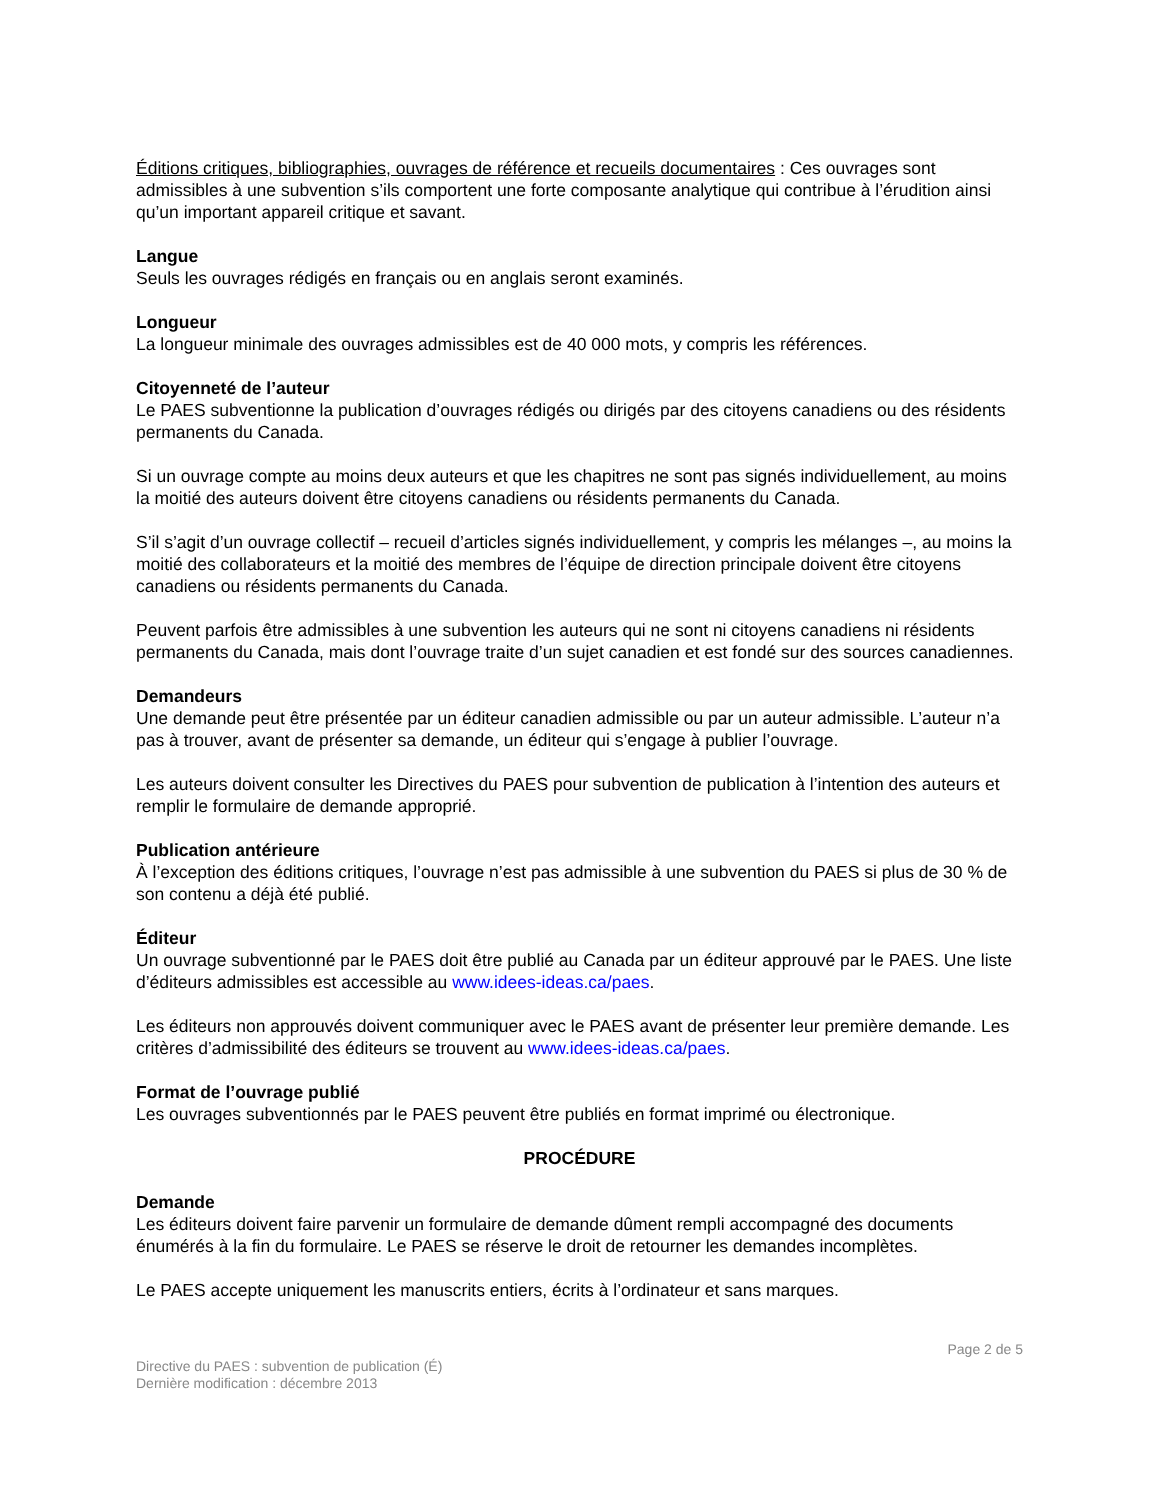Éditions critiques, bibliographies, ouvrages de référence et recueils documentaires : Ces ouvrages sont admissibles à une subvention s’ils comportent une forte composante analytique qui contribue à l’érudition ainsi qu’un important appareil critique et savant.
Langue
Seuls les ouvrages rédigés en français ou en anglais seront examinés.
Longueur
La longueur minimale des ouvrages admissibles est de 40 000 mots, y compris les références.
Citoyenneté de l’auteur
Le PAES subventionne la publication d’ouvrages rédigés ou dirigés par des citoyens canadiens ou des résidents permanents du Canada.
Si un ouvrage compte au moins deux auteurs et que les chapitres ne sont pas signés individuellement, au moins la moitié des auteurs doivent être citoyens canadiens ou résidents permanents du Canada.
S’il s’agit d’un ouvrage collectif – recueil d’articles signés individuellement, y compris les mélanges –, au moins la moitié des collaborateurs et la moitié des membres de l’équipe de direction principale doivent être citoyens canadiens ou résidents permanents du Canada.
Peuvent parfois être admissibles à une subvention les auteurs qui ne sont ni citoyens canadiens ni résidents permanents du Canada, mais dont l’ouvrage traite d’un sujet canadien et est fondé sur des sources canadiennes.
Demandeurs
Une demande peut être présentée par un éditeur canadien admissible ou par un auteur admissible. L’auteur n’a pas à trouver, avant de présenter sa demande, un éditeur qui s’engage à publier l’ouvrage.
Les auteurs doivent consulter les Directives du PAES pour subvention de publication à l’intention des auteurs et remplir le formulaire de demande approprié.
Publication antérieure
À l’exception des éditions critiques, l’ouvrage n’est pas admissible à une subvention du PAES si plus de 30 % de son contenu a déjà été publié.
Éditeur
Un ouvrage subventionné par le PAES doit être publié au Canada par un éditeur approuvé par le PAES. Une liste d’éditeurs admissibles est accessible au www.idees-ideas.ca/paes.
Les éditeurs non approuvés doivent communiquer avec le PAES avant de présenter leur première demande. Les critères d’admissibilité des éditeurs se trouvent au www.idees-ideas.ca/paes.
Format de l’ouvrage publié
Les ouvrages subventionnés par le PAES peuvent être publiés en format imprimé ou électronique.
PROCÉDURE
Demande
Les éditeurs doivent faire parvenir un formulaire de demande dûment rempli accompagné des documents énumérés à la fin du formulaire. Le PAES se réserve le droit de retourner les demandes incomplètes.
Le PAES accepte uniquement les manuscrits entiers, écrits à l’ordinateur et sans marques.
Page 2 de 5
Directive du PAES : subvention de publication (É)
Dernière modification : décembre 2013